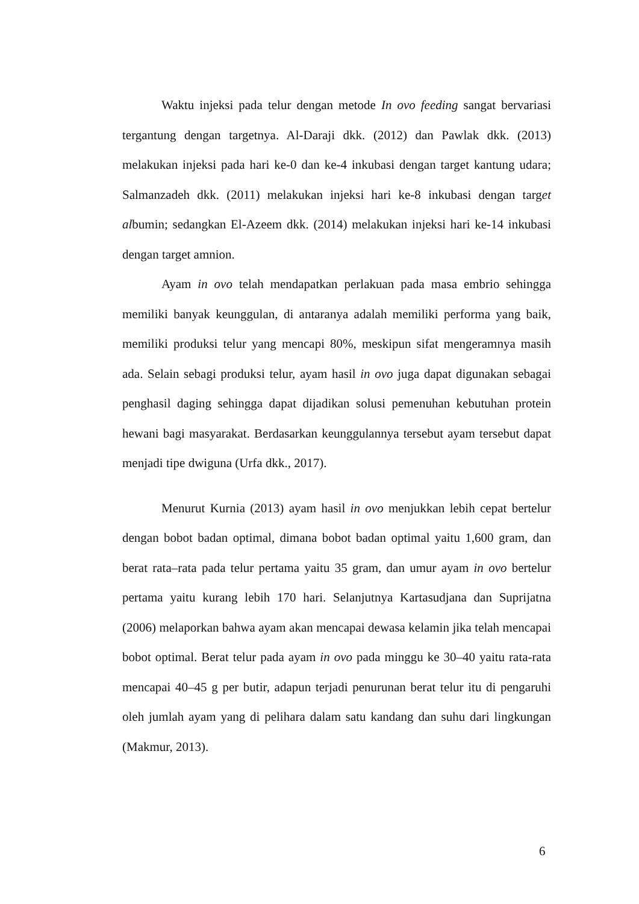Waktu injeksi pada telur dengan metode In ovo feeding sangat bervariasi tergantung dengan targetnya. Al-Daraji dkk. (2012) dan Pawlak dkk. (2013) melakukan injeksi pada hari ke-0 dan ke-4 inkubasi dengan target kantung udara; Salmanzadeh dkk. (2011) melakukan injeksi hari ke-8 inkubasi dengan target albumin; sedangkan El-Azeem dkk. (2014) melakukan injeksi hari ke-14 inkubasi dengan target amnion.
Ayam in ovo telah mendapatkan perlakuan pada masa embrio sehingga memiliki banyak keunggulan, di antaranya adalah memiliki performa yang baik, memiliki produksi telur yang mencapi 80%, meskipun sifat mengeramnya masih ada. Selain sebagi produksi telur, ayam hasil in ovo juga dapat digunakan sebagai penghasil daging sehingga dapat dijadikan solusi pemenuhan kebutuhan protein hewani bagi masyarakat. Berdasarkan keunggulannya tersebut ayam tersebut dapat menjadi tipe dwiguna (Urfa dkk., 2017).
Menurut Kurnia (2013) ayam hasil in ovo menjukkan lebih cepat bertelur dengan bobot badan optimal, dimana bobot badan optimal yaitu 1,600 gram, dan berat rata–rata pada telur pertama yaitu 35 gram, dan umur ayam in ovo bertelur pertama yaitu kurang lebih 170 hari. Selanjutnya Kartasudjana dan Suprijatna (2006) melaporkan bahwa ayam akan mencapai dewasa kelamin jika telah mencapai bobot optimal. Berat telur pada ayam in ovo pada minggu ke 30–40 yaitu rata-rata mencapai 40–45 g per butir, adapun terjadi penurunan berat telur itu di pengaruhi oleh jumlah ayam yang di pelihara dalam satu kandang dan suhu dari lingkungan (Makmur, 2013).
6